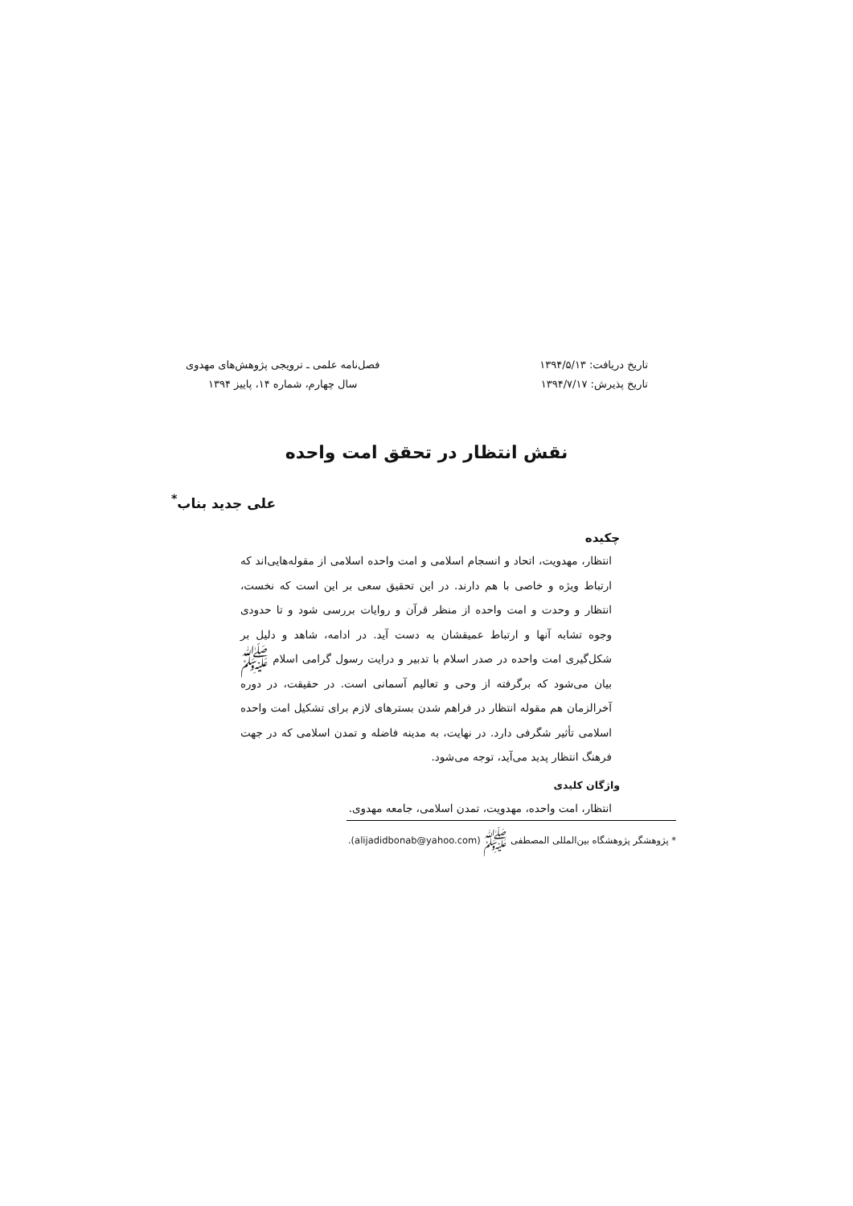تاریخ دریافت: ۱۳۹۴/۵/۱۳
تاریخ پذیرش: ۱۳۹۴/۷/۱۷
فصل‌نامه علمی ـ ترویجی پژوهش‌های مهدوی
سال چهارم، شماره ۱۴، پاییز ۱۳۹۴
نقش انتظار در تحقق امت واحده
علی جدید بناب<sup>*</sup>
چکیده
انتظار، مهدویت، اتحاد و انسجام اسلامی و امت واحده اسلامی از مقوله‌هایی‌اند که ارتباط ویژه و خاصی با هم دارند. در این تحقیق سعی بر این است که نخست، انتظار و وحدت و امت واحده از منظر قرآن و روایات بررسی شود و تا حدودی وجوه تشابه آنها و ارتباط عمیقشان به دست آید. در ادامه، شاهد و دلیل بر شکل‌گیری امت واحده در صدر اسلام با تدبیر و درایت رسول گرامی اسلام ﷺ بیان می‌شود که برگرفته از وحی و تعالیم آسمانی است. در حقیقت، در دوره آخرالزمان هم مقوله انتظار در فراهم شدن بسترهای لازم برای تشکیل امت واحده اسلامی تأثیر شگرفی دارد. در نهایت، به مدینه فاضله و تمدن اسلامی که در جهت فرهنگ انتظار پدید می‌آید، توجه می‌شود.
واژگان کلیدی
انتظار، امت واحده، مهدویت، تمدن اسلامی، جامعه مهدوی.
* پژوهشگر پژوهشگاه بین‌المللی المصطفی ﷺ (alijadidbonab@yahoo.com).